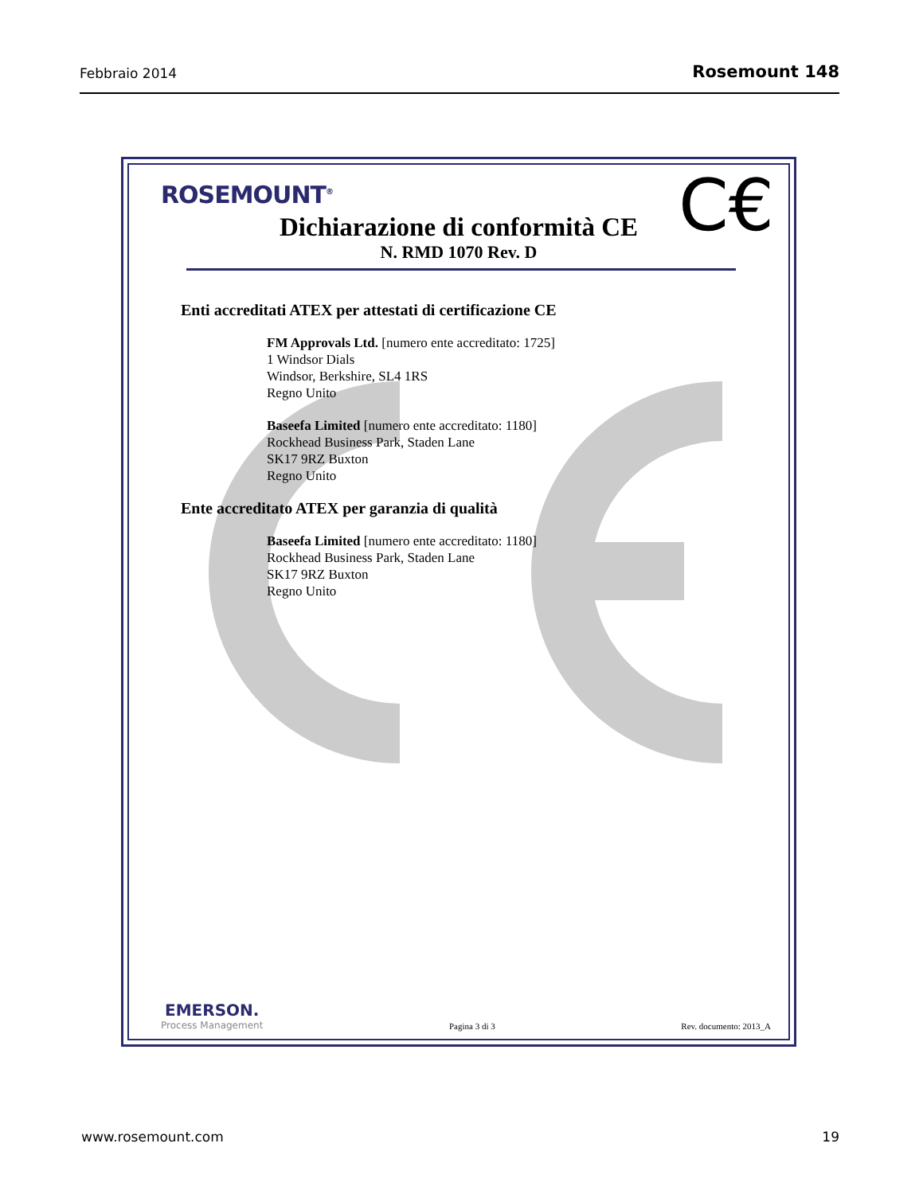Febbraio 2014 Rosemount 148
ROSEMOUNT<sup>®</sup> C€
Dichiarazione di conformità CE
N. RMD 1070 Rev. D
Enti accreditati ATEX per attestati di certificazione CE
FM Approvals Ltd. [numero ente accreditato: 1725]
1 Windsor Dials
Windsor, Berkshire, SL4 1RS
Regno Unito
Baseefa Limited [numero ente accreditato: 1180]
Rockhead Business Park, Staden Lane
SK17 9RZ Buxton
Regno Unito
Ente accreditato ATEX per garanzia di qualità
Baseefa Limited [numero ente accreditato: 1180]
Rockhead Business Park, Staden Lane
SK17 9RZ Buxton
Regno Unito
EMERSON.
Process Management
Pagina 3 di 3 Rev. documento: 2013_A
www.rosemount.com 19